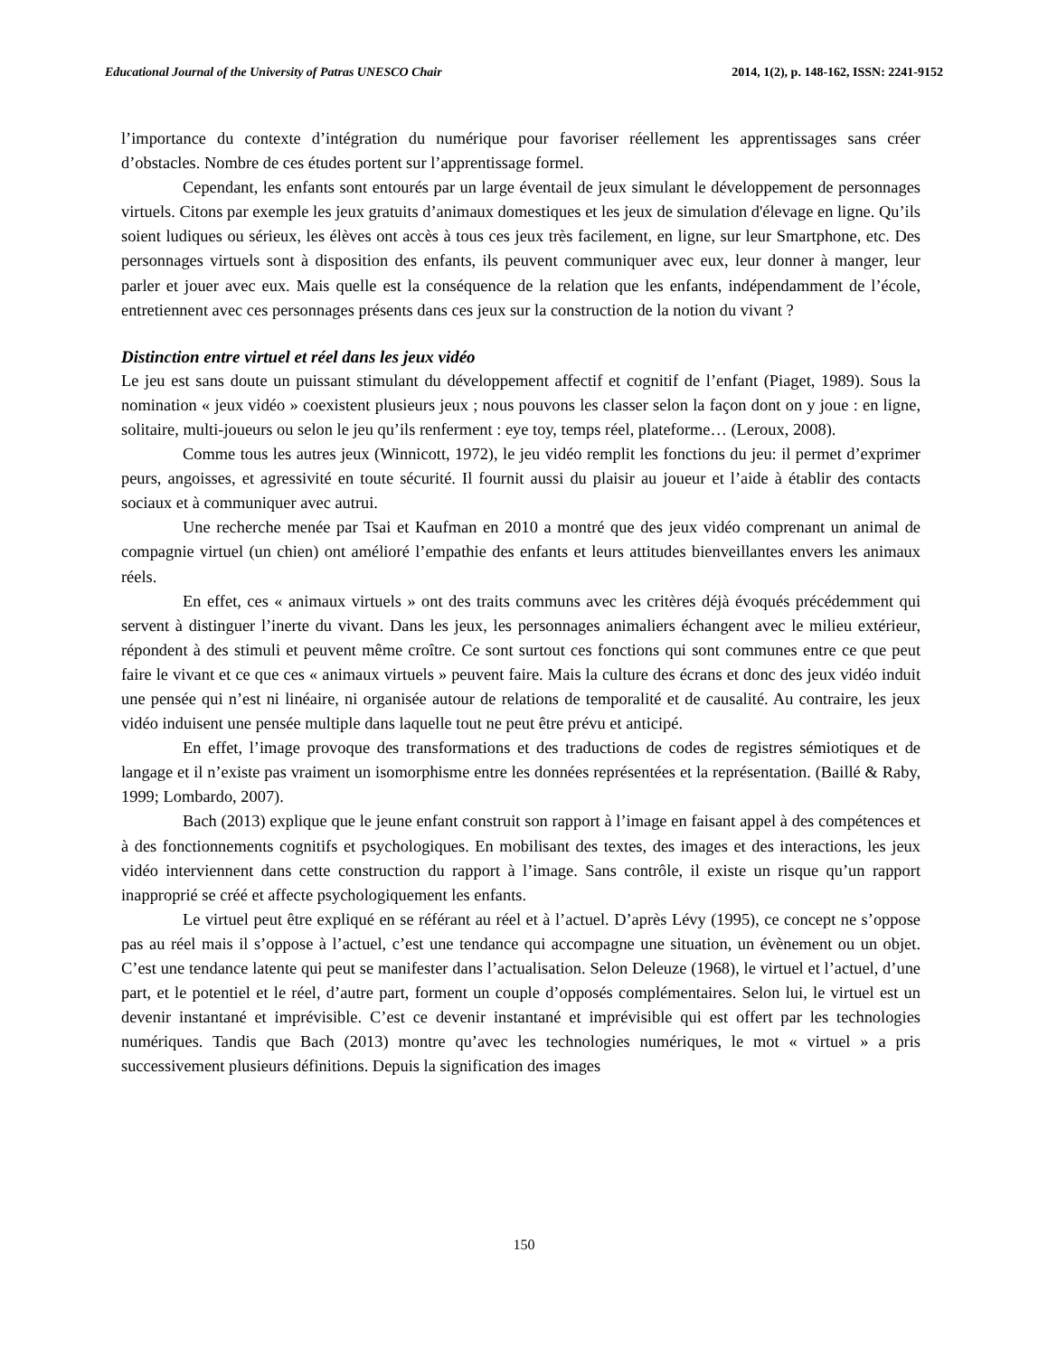Educational Journal of the University of Patras UNESCO Chair 2014, 1(2), p. 148-162, ISSN: 2241-9152
l’importance du contexte d’intégration du numérique pour favoriser réellement les apprentissages sans créer d’obstacles. Nombre de ces études portent sur l’apprentissage formel.
Cependant, les enfants sont entourés par un large éventail de jeux simulant le développement de personnages virtuels. Citons par exemple les jeux gratuits d’animaux domestiques et les jeux de simulation d'élevage en ligne. Qu’ils soient ludiques ou sérieux, les élèves ont accès à tous ces jeux très facilement, en ligne, sur leur Smartphone, etc. Des personnages virtuels sont à disposition des enfants, ils peuvent communiquer avec eux, leur donner à manger, leur parler et jouer avec eux. Mais quelle est la conséquence de la relation que les enfants, indépendamment de l’école, entretiennent avec ces personnages présents dans ces jeux sur la construction de la notion du vivant ?
Distinction entre virtuel et réel dans les jeux vidéo
Le jeu est sans doute un puissant stimulant du développement affectif et cognitif de l’enfant (Piaget, 1989). Sous la nomination « jeux vidéo » coexistent plusieurs jeux ; nous pouvons les classer selon la façon dont on y joue : en ligne, solitaire, multi-joueurs ou selon le jeu qu’ils renferment : eye toy, temps réel, plateforme… (Leroux, 2008).
Comme tous les autres jeux (Winnicott, 1972), le jeu vidéo remplit les fonctions du jeu: il permet d’exprimer peurs, angoisses, et agressivité en toute sécurité. Il fournit aussi du plaisir au joueur et l’aide à établir des contacts sociaux et à communiquer avec autrui.
Une recherche menée par Tsai et Kaufman en 2010 a montré que des jeux vidéo comprenant un animal de compagnie virtuel (un chien) ont amélioré l’empathie des enfants et leurs attitudes bienveillantes envers les animaux réels.
En effet, ces « animaux virtuels » ont des traits communs avec les critères déjà évoqués précédemment qui servent à distinguer l’inerte du vivant. Dans les jeux, les personnages animaliers échangent avec le milieu extérieur, répondent à des stimuli et peuvent même croître. Ce sont surtout ces fonctions qui sont communes entre ce que peut faire le vivant et ce que ces « animaux virtuels » peuvent faire. Mais la culture des écrans et donc des jeux vidéo induit une pensée qui n’est ni linéaire, ni organisée autour de relations de temporalité et de causalité. Au contraire, les jeux vidéo induisent une pensée multiple dans laquelle tout ne peut être prévu et anticipé.
En effet, l’image provoque des transformations et des traductions de codes de registres sémiotiques et de langage et il n’existe pas vraiment un isomorphisme entre les données représentées et la représentation. (Baillé & Raby, 1999; Lombardo, 2007).
Bach (2013) explique que le jeune enfant construit son rapport à l’image en faisant appel à des compétences et à des fonctionnements cognitifs et psychologiques. En mobilisant des textes, des images et des interactions, les jeux vidéo interviennent dans cette construction du rapport à l’image. Sans contrôle, il existe un risque qu’un rapport inapproprié se créé et affecte psychologiquement les enfants.
Le virtuel peut être expliqué en se référant au réel et à l’actuel. D’après Lévy (1995), ce concept ne s’oppose pas au réel mais il s’oppose à l’actuel, c’est une tendance qui accompagne une situation, un évènement ou un objet. C’est une tendance latente qui peut se manifester dans l’actualisation. Selon Deleuze (1968), le virtuel et l’actuel, d’une part, et le potentiel et le réel, d’autre part, forment un couple d’opposés complémentaires. Selon lui, le virtuel est un devenir instantané et imprévisible. C’est ce devenir instantané et imprévisible qui est offert par les technologies numériques. Tandis que Bach (2013) montre qu’avec les technologies numériques, le mot « virtuel » a pris successivement plusieurs définitions. Depuis la signification des images
150